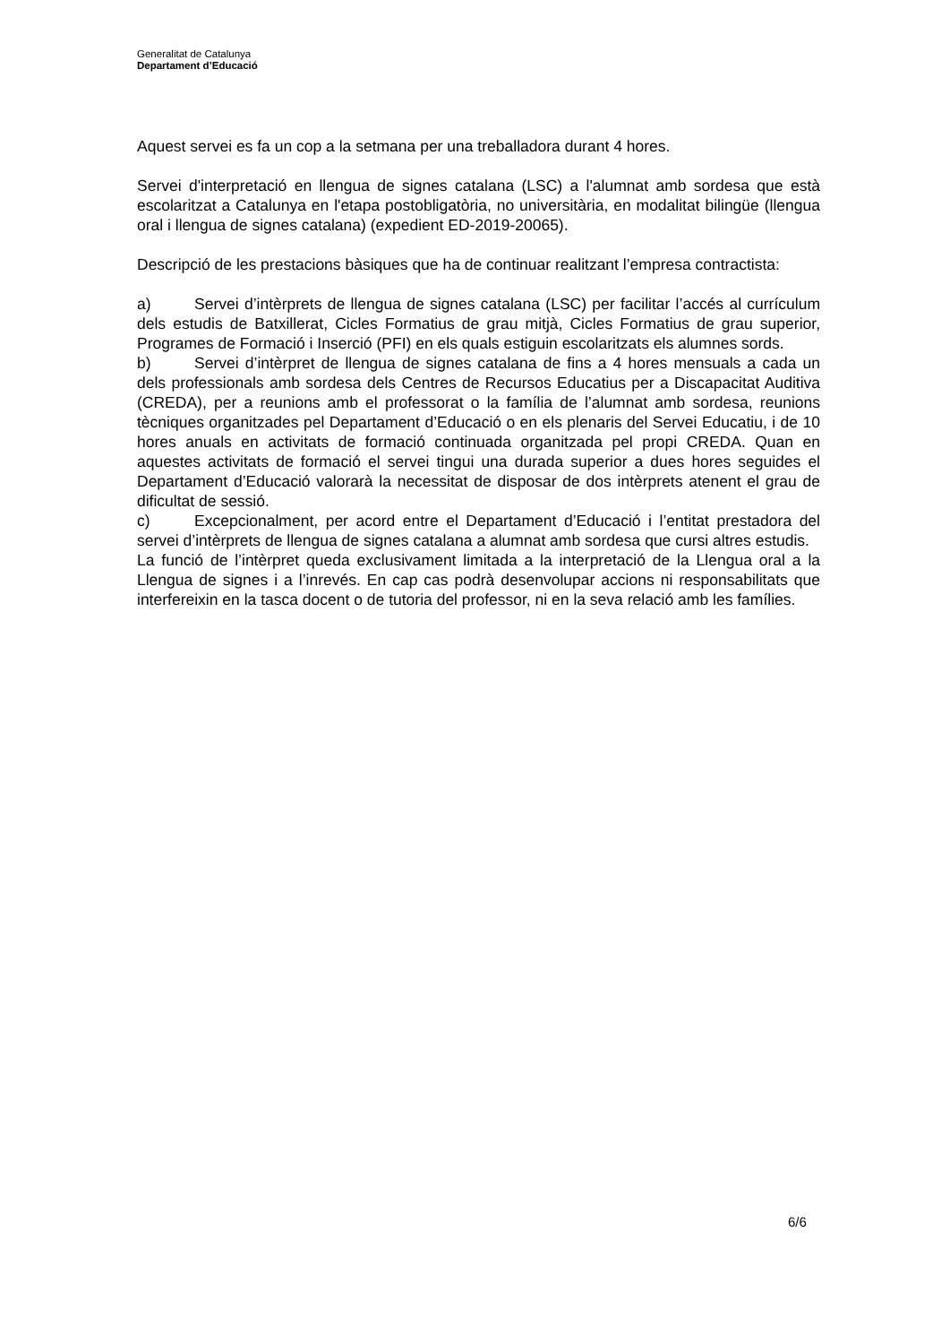Generalitat de Catalunya
Departament d’Educació
Aquest servei es fa un cop a la setmana per una treballadora durant 4 hores.
Servei d'interpretació en llengua de signes catalana (LSC) a l'alumnat amb sordesa que està escolaritzat a Catalunya en l'etapa postobligatòria, no universitària, en modalitat bilingüe (llengua oral i llengua de signes catalana) (expedient ED-2019-20065).
Descripció de les prestacions bàsiques que ha de continuar realitzant l’empresa contractista:
a) Servei d’intèrprets de llengua de signes catalana (LSC) per facilitar l’accés al currículum dels estudis de Batxillerat, Cicles Formatius de grau mitjà, Cicles Formatius de grau superior, Programes de Formació i Inserció (PFI) en els quals estiguin escolaritzats els alumnes sords.
b) Servei d’intèrpret de llengua de signes catalana de fins a 4 hores mensuals a cada un dels professionals amb sordesa dels Centres de Recursos Educatius per a Discapacitat Auditiva (CREDA), per a reunions amb el professorat o la família de l’alumnat amb sordesa, reunions tècniques organitzades pel Departament d’Educació o en els plenaris del Servei Educatiu, i de 10 hores anuals en activitats de formació continuada organitzada pel propi CREDA. Quan en aquestes activitats de formació el servei tingui una durada superior a dues hores seguides el Departament d’Educació valorarà la necessitat de disposar de dos intèrprets atenent el grau de dificultat de sessió.
c) Excepcionalment, per acord entre el Departament d’Educació i l’entitat prestadora del servei d’intèrprets de llengua de signes catalana a alumnat amb sordesa que cursi altres estudis.
La funció de l’intèrpret queda exclusivament limitada a la interpretació de la Llengua oral a la Llengua de signes i a l’inrevés. En cap cas podrà desenvolupar accions ni responsabilitats que interfereixin en la tasca docent o de tutoria del professor, ni en la seva relació amb les famílies.
6/6